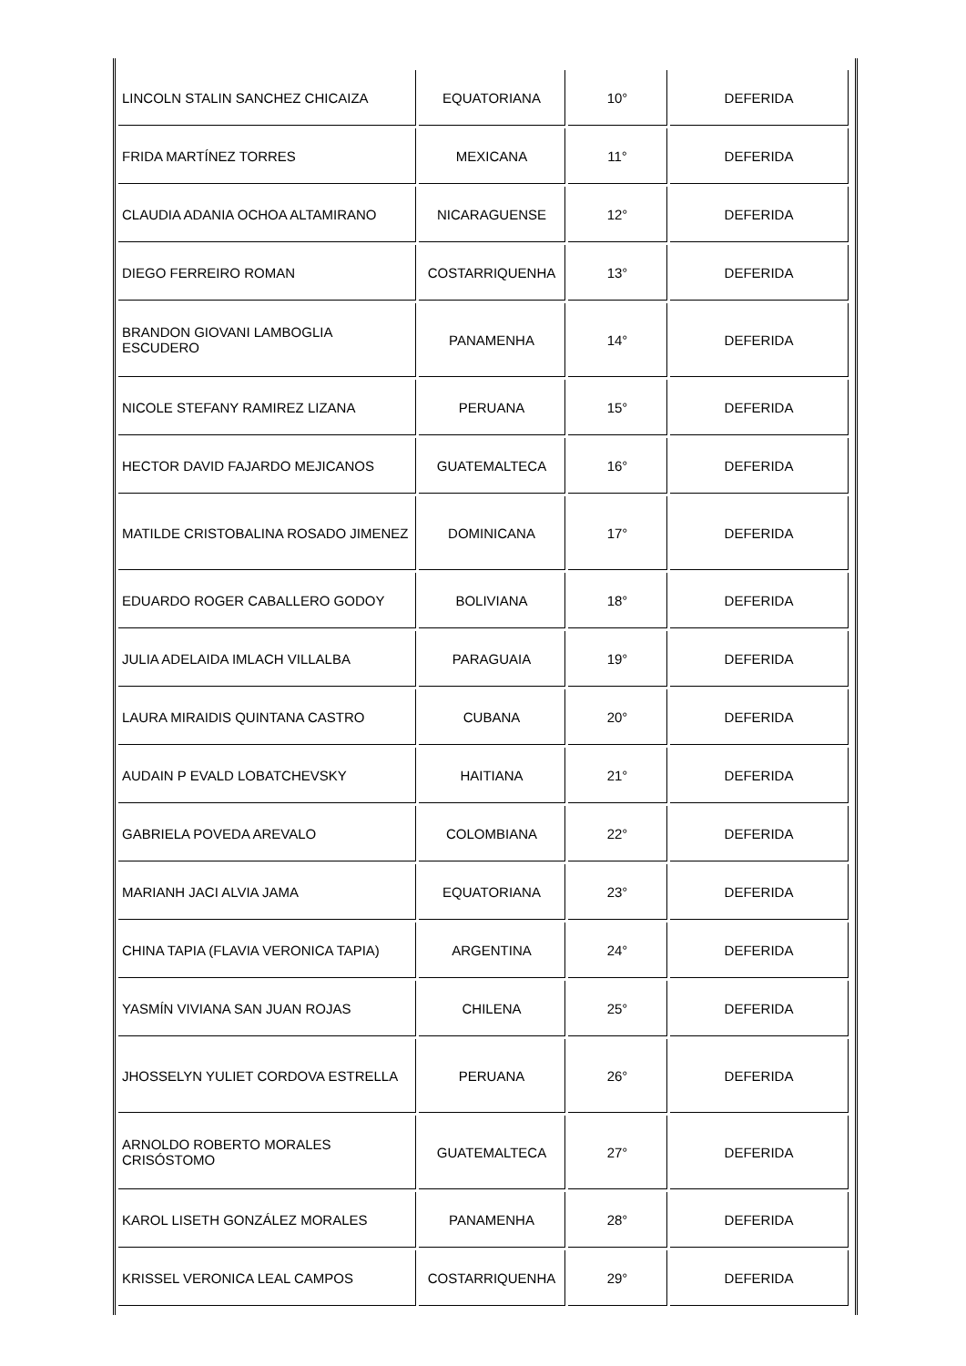| LINCOLN STALIN SANCHEZ CHICAIZA | EQUATORIANA | 10° | DEFERIDA |
| FRIDA MARTÍNEZ TORRES | MEXICANA | 11° | DEFERIDA |
| CLAUDIA ADANIA OCHOA ALTAMIRANO | NICARAGUENSE | 12° | DEFERIDA |
| DIEGO FERREIRO ROMAN | COSTARRIQUENHA | 13° | DEFERIDA |
| BRANDON GIOVANI LAMBOGLIA ESCUDERO | PANAMENHA | 14° | DEFERIDA |
| NICOLE STEFANY RAMIREZ LIZANA | PERUANA | 15° | DEFERIDA |
| HECTOR DAVID FAJARDO MEJICANOS | GUATEMALTECA | 16° | DEFERIDA |
| MATILDE CRISTOBALINA ROSADO JIMENEZ | DOMINICANA | 17° | DEFERIDA |
| EDUARDO ROGER CABALLERO GODOY | BOLIVIANA | 18° | DEFERIDA |
| JULIA ADELAIDA IMLACH VILLALBA | PARAGUAIA | 19° | DEFERIDA |
| LAURA MIRAIDIS QUINTANA CASTRO | CUBANA | 20° | DEFERIDA |
| AUDAIN P EVALD LOBATCHEVSKY | HAITIANA | 21° | DEFERIDA |
| GABRIELA POVEDA AREVALO | COLOMBIANA | 22° | DEFERIDA |
| MARIANH JACI ALVIA JAMA | EQUATORIANA | 23° | DEFERIDA |
| CHINA TAPIA (FLAVIA VERONICA TAPIA) | ARGENTINA | 24° | DEFERIDA |
| YASMÍN VIVIANA SAN JUAN ROJAS | CHILENA | 25° | DEFERIDA |
| JHOSSELYN YULIET CORDOVA ESTRELLA | PERUANA | 26° | DEFERIDA |
| ARNOLDO ROBERTO MORALES CRISÓSTOMO | GUATEMALTECA | 27° | DEFERIDA |
| KAROL LISETH GONZÁLEZ MORALES | PANAMENHA | 28° | DEFERIDA |
| KRISSEL VERONICA LEAL CAMPOS | COSTARRIQUENHA | 29° | DEFERIDA |